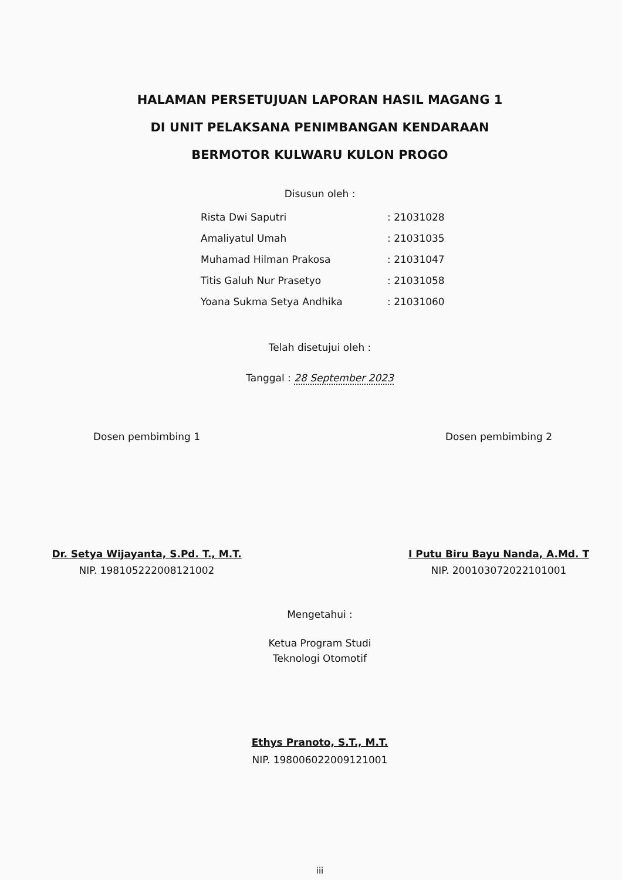HALAMAN PERSETUJUAN LAPORAN HASIL MAGANG 1
DI UNIT PELAKSANA PENIMBANGAN KENDARAAN
BERMOTOR KULWARU KULON PROGO
Disusun oleh :
| Rista Dwi Saputri | : 21031028 |
| Amaliyatul Umah | : 21031035 |
| Muhamad Hilman Prakosa | : 21031047 |
| Titis Galuh Nur Prasetyo | : 21031058 |
| Yoana Sukma Setya Andhika | : 21031060 |
Telah disetujui oleh :
Tanggal : 28 September 2023
Dosen pembimbing 1
Dr. Setya Wijayanta, S.Pd. T., M.T.
NIP. 198105222008121002
Dosen pembimbing 2
I Putu Biru Bayu Nanda, A.Md. T
NIP. 200103072022101001
Mengetahui :
Ketua Program Studi
Teknologi Otomotif
Ethys Pranoto, S.T., M.T.
NIP. 198006022009121001
iii